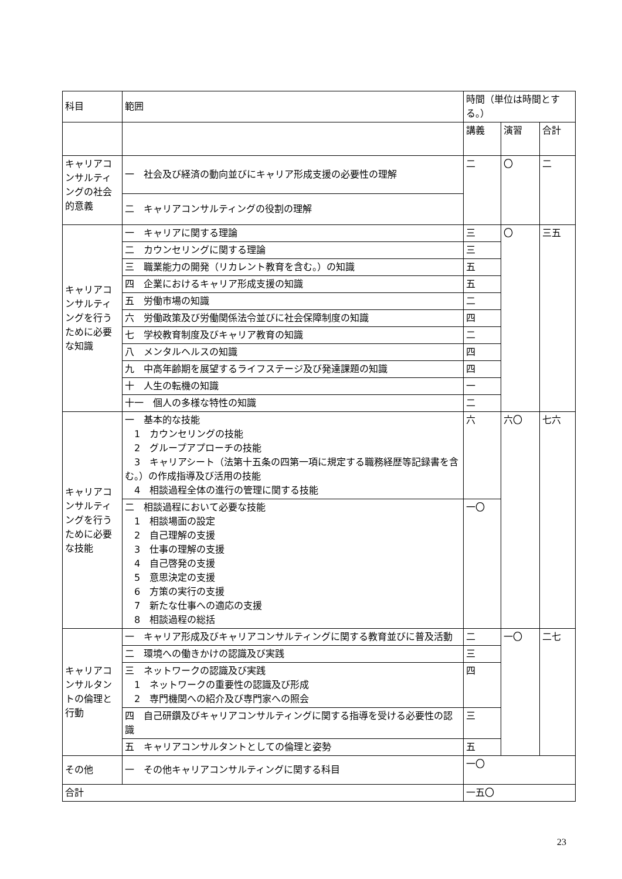| 科目 | 範囲 | 時間（単位は時間とする。） | | |
| --- | --- | --- | --- | --- |
| | | 講義 | 演習 | 合計 |
| キャリアコンサルティングの社会的意義 | 一 社会及び経済の動向並びにキャリア形成支援の必要性の理解 | 二 | 〇 | 二 |
| | 二 キャリアコンサルティングの役割の理解 | | | |
| キャリアコンサルティングを行うために必要な知識 | 一 キャリアに関する理論 | 三 | 〇 | 三五 |
| | 二 カウンセリングに関する理論 | 三 | | |
| | 三 職業能力の開発（リカレント教育を含む。）の知識 | 五 | | |
| | 四 企業におけるキャリア形成支援の知識 | 五 | | |
| | 五 労働市場の知識 | 二 | | |
| | 六 労働政策及び労働関係法令並びに社会保障制度の知識 | 四 | | |
| | 七 学校教育制度及びキャリア教育の知識 | 二 | | |
| | 八 メンタルヘルスの知識 | 四 | | |
| | 九 中高年齢期を展望するライフステージ及び発達課題の知識 | 四 | | |
| | 十 人生の転機の知識 | 一 | | |
| | 十一 個人の多様な特性の知識 | 二 | | |
| キャリアコンサルティングを行うために必要な技能 | 一 基本的な技能 1 カウンセリングの技能 2 グループアプローチの技能 3 キャリアシート（法第十五条の四第一項に規定する職務経歴等記録書を含む。）の作成指導及び活用の技能 4 相談過程全体の進行の管理に関する技能 | 六 | 六〇 | 七六 |
| | 二 相談過程において必要な技能 1 相談場面の設定 2 自己理解の支援 3 仕事の理解の支援 4 自己啓発の支援 5 意思決定の支援 6 方策の実行の支援 7 新たな仕事への適応の支援 8 相談過程の総括 | 一〇 | | |
| キャリアコンサルタントの倫理と行動 | 一 キャリア形成及びキャリアコンサルティングに関する教育並びに普及活動 | 二 | 一〇 | 二七 |
| | 二 環境への働きかけの認識及び実践 | 三 | | |
| | 三 ネットワークの認識及び実践 1 ネットワークの重要性の認識及び形成 2 専門機関への紹介及び専門家への照会 | 四 | | |
| | 四 自己研鑽及びキャリアコンサルティングに関する指導を受ける必要性の認識 | 三 | | |
| | 五 キャリアコンサルタントとしての倫理と姿勢 | 五 | | |
| その他 | 一 その他キャリアコンサルティングに関する科目 | 一〇 | | |
| 合計 | | 一五〇 | | |
23